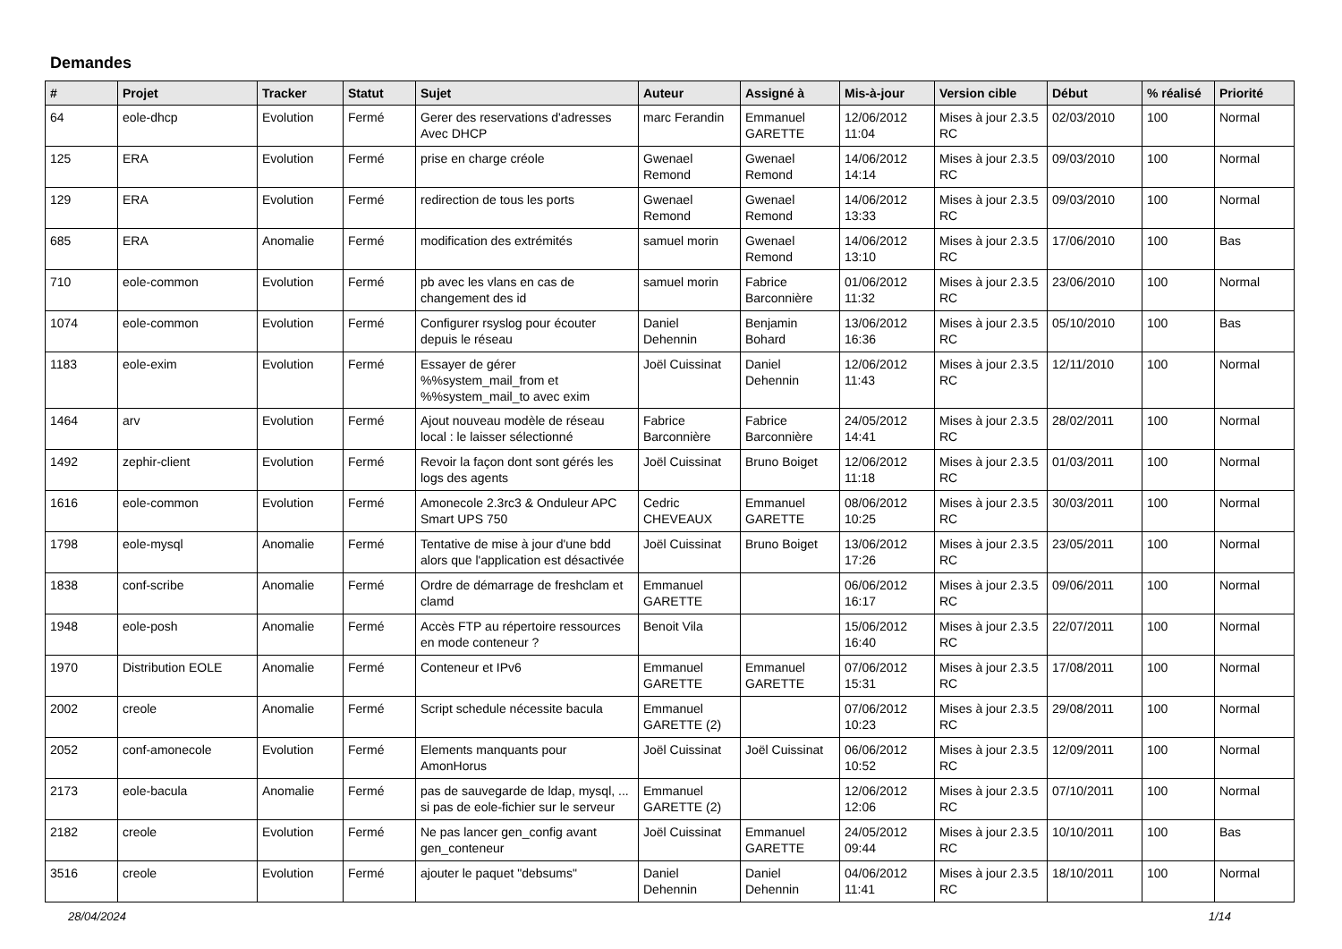Demandes
| # | Projet | Tracker | Statut | Sujet | Auteur | Assigné à | Mis-à-jour | Version cible | Début | % réalisé | Priorité |
| --- | --- | --- | --- | --- | --- | --- | --- | --- | --- | --- | --- |
| 64 | eole-dhcp | Evolution | Fermé | Gerer des reservations d'adresses Avec DHCP | marc Ferandin | Emmanuel GARETTE | 12/06/2012 11:04 | Mises à jour 2.3.5 RC | 02/03/2010 | 100 | Normal |
| 125 | ERA | Evolution | Fermé | prise en charge créole | Gwenael Remond | Gwenael Remond | 14/06/2012 14:14 | Mises à jour 2.3.5 RC | 09/03/2010 | 100 | Normal |
| 129 | ERA | Evolution | Fermé | redirection de tous les ports | Gwenael Remond | Gwenael Remond | 14/06/2012 13:33 | Mises à jour 2.3.5 RC | 09/03/2010 | 100 | Normal |
| 685 | ERA | Anomalie | Fermé | modification des extrémités | samuel morin | Gwenael Remond | 14/06/2012 13:10 | Mises à jour 2.3.5 RC | 17/06/2010 | 100 | Bas |
| 710 | eole-common | Evolution | Fermé | pb avec les vlans en cas de changement des id | samuel morin | Fabrice Barconnière | 01/06/2012 11:32 | Mises à jour 2.3.5 RC | 23/06/2010 | 100 | Normal |
| 1074 | eole-common | Evolution | Fermé | Configurer rsyslog pour écouter depuis le réseau | Daniel Dehennin | Benjamin Bohard | 13/06/2012 16:36 | Mises à jour 2.3.5 RC | 05/10/2010 | 100 | Bas |
| 1183 | eole-exim | Evolution | Fermé | Essayer de gérer %%system_mail_from et %%system_mail_to avec exim | Joël Cuissinat | Daniel Dehennin | 12/06/2012 11:43 | Mises à jour 2.3.5 RC | 12/11/2010 | 100 | Normal |
| 1464 | arv | Evolution | Fermé | Ajout nouveau modèle de réseau local : le laisser sélectionné | Fabrice Barconnière | Fabrice Barconnière | 24/05/2012 14:41 | Mises à jour 2.3.5 RC | 28/02/2011 | 100 | Normal |
| 1492 | zephir-client | Evolution | Fermé | Revoir la façon dont sont gérés les logs des agents | Joël Cuissinat | Bruno Boiget | 12/06/2012 11:18 | Mises à jour 2.3.5 RC | 01/03/2011 | 100 | Normal |
| 1616 | eole-common | Evolution | Fermé | Amonecole 2.3rc3 & Onduleur APC Smart UPS 750 | Cedric CHEVEAUX | Emmanuel GARETTE | 08/06/2012 10:25 | Mises à jour 2.3.5 RC | 30/03/2011 | 100 | Normal |
| 1798 | eole-mysql | Anomalie | Fermé | Tentative de mise à jour d'une bdd alors que l'application est désactivée | Joël Cuissinat | Bruno Boiget | 13/06/2012 17:26 | Mises à jour 2.3.5 RC | 23/05/2011 | 100 | Normal |
| 1838 | conf-scribe | Anomalie | Fermé | Ordre de démarrage de freshclam et clamd | Emmanuel GARETTE | | 06/06/2012 16:17 | Mises à jour 2.3.5 RC | 09/06/2011 | 100 | Normal |
| 1948 | eole-posh | Anomalie | Fermé | Accès FTP au répertoire ressources en mode conteneur ? | Benoit Vila | | 15/06/2012 16:40 | Mises à jour 2.3.5 RC | 22/07/2011 | 100 | Normal |
| 1970 | Distribution EOLE | Anomalie | Fermé | Conteneur et IPv6 | Emmanuel GARETTE | Emmanuel GARETTE | 07/06/2012 15:31 | Mises à jour 2.3.5 RC | 17/08/2011 | 100 | Normal |
| 2002 | creole | Anomalie | Fermé | Script schedule nécessite bacula | Emmanuel GARETTE (2) | | 07/06/2012 10:23 | Mises à jour 2.3.5 RC | 29/08/2011 | 100 | Normal |
| 2052 | conf-amonecole | Evolution | Fermé | Elements manquants pour AmonHorus | Joël Cuissinat | Joël Cuissinat | 06/06/2012 10:52 | Mises à jour 2.3.5 RC | 12/09/2011 | 100 | Normal |
| 2173 | eole-bacula | Anomalie | Fermé | pas de sauvegarde de ldap, mysql, ... si pas de eole-fichier sur le serveur | Emmanuel GARETTE (2) | | 12/06/2012 12:06 | Mises à jour 2.3.5 RC | 07/10/2011 | 100 | Normal |
| 2182 | creole | Evolution | Fermé | Ne pas lancer gen_config avant gen_conteneur | Joël Cuissinat | Emmanuel GARETTE | 24/05/2012 09:44 | Mises à jour 2.3.5 RC | 10/10/2011 | 100 | Bas |
| 3516 | creole | Evolution | Fermé | ajouter le paquet "debsums" | Daniel Dehennin | Daniel Dehennin | 04/06/2012 11:41 | Mises à jour 2.3.5 RC | 18/10/2011 | 100 | Normal |
28/04/2024 1/14